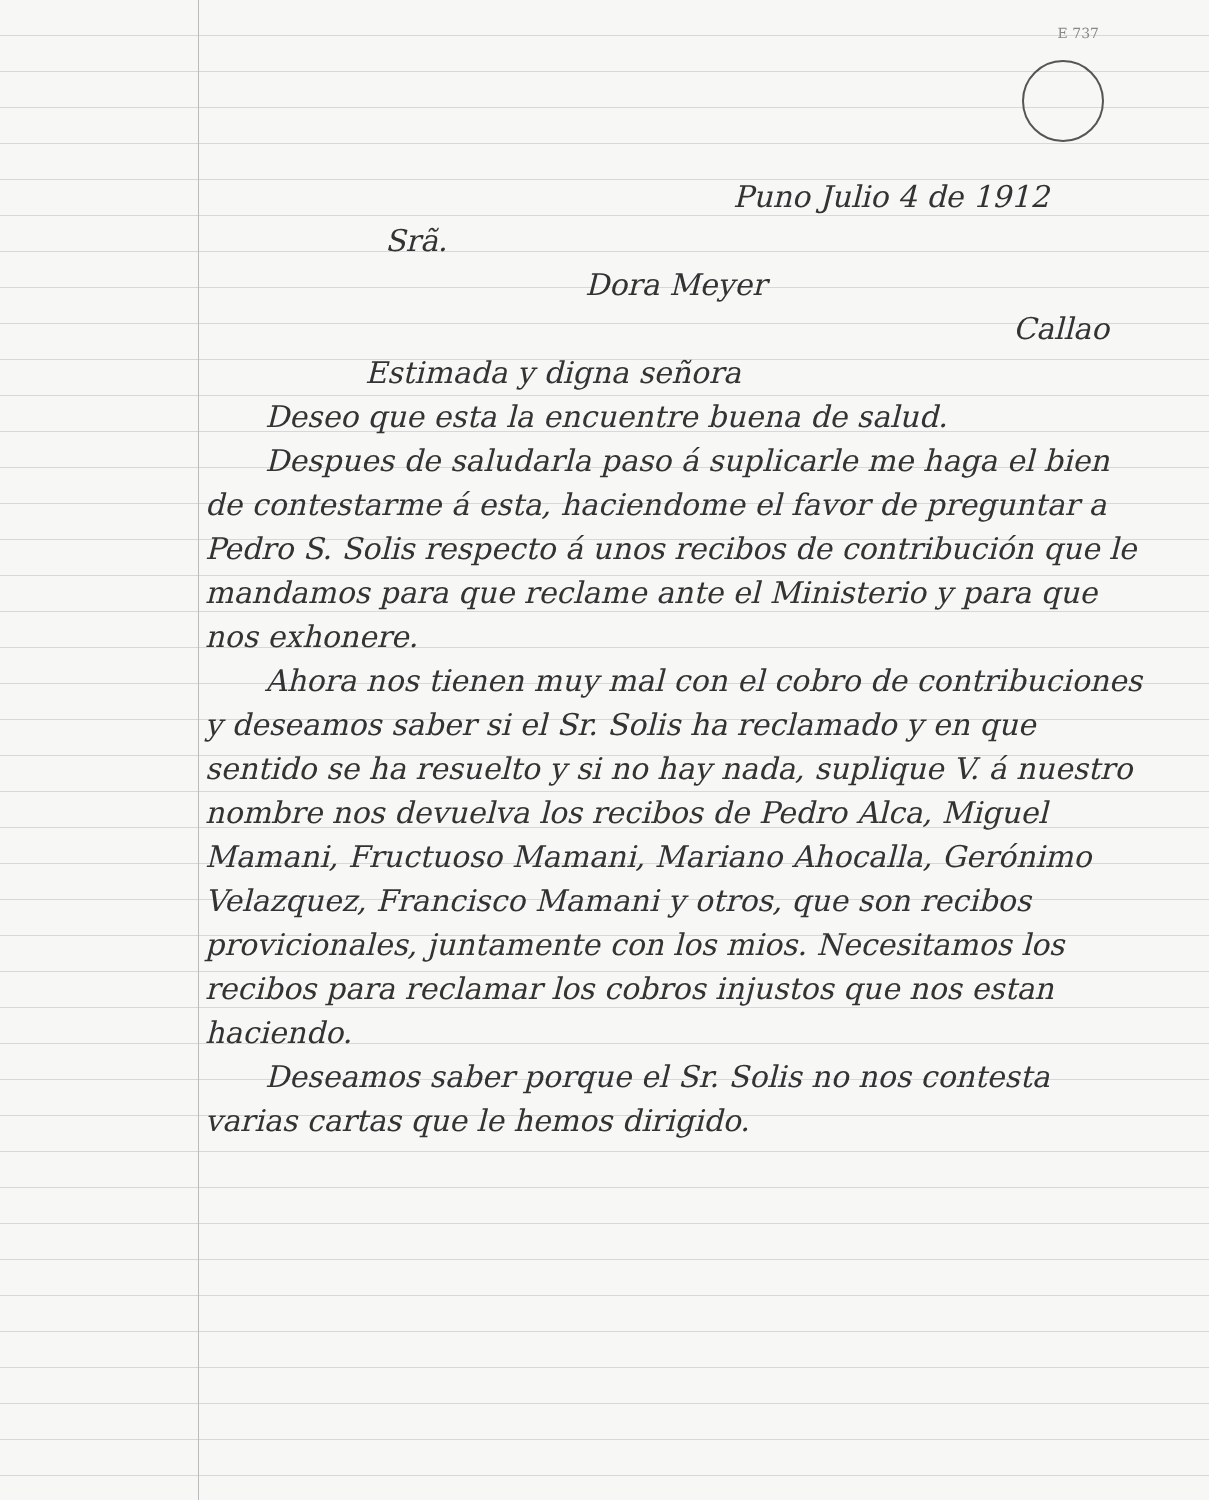E 737
Puno Julio 4 de 1912
Srã.
Dora Meyer
Callao
Estimada y digna señora
Deseo que esta la encuentre buena de salud.
Despues de saludarla paso á suplicarle me haga el bien de contestarme á esta, haciendome el favor de preguntar a Pedro S. Solis respecto á unos recibos de contribución que le mandamos para que reclame ante el Ministerio y para que nos exhonere.
Ahora nos tienen muy mal con el cobro de contribuciones y deseamos saber si el Sr. Solis ha reclamado y en que sentido se ha resuelto y si no hay nada, suplique V. á nuestro nombre nos devuelva los recibos de Pedro Alca, Miguel Mamani, Fructuoso Mamani, Mariano Ahocalla, Gerónimo Velazquez, Francisco Mamani y otros, que son recibos provicionales, juntamente con los mios. Necesitamos los recibos para reclamar los cobros injustos que nos estan haciendo.
Deseamos saber porque el Sr. Solis no nos contesta varias cartas que le hemos dirigido.